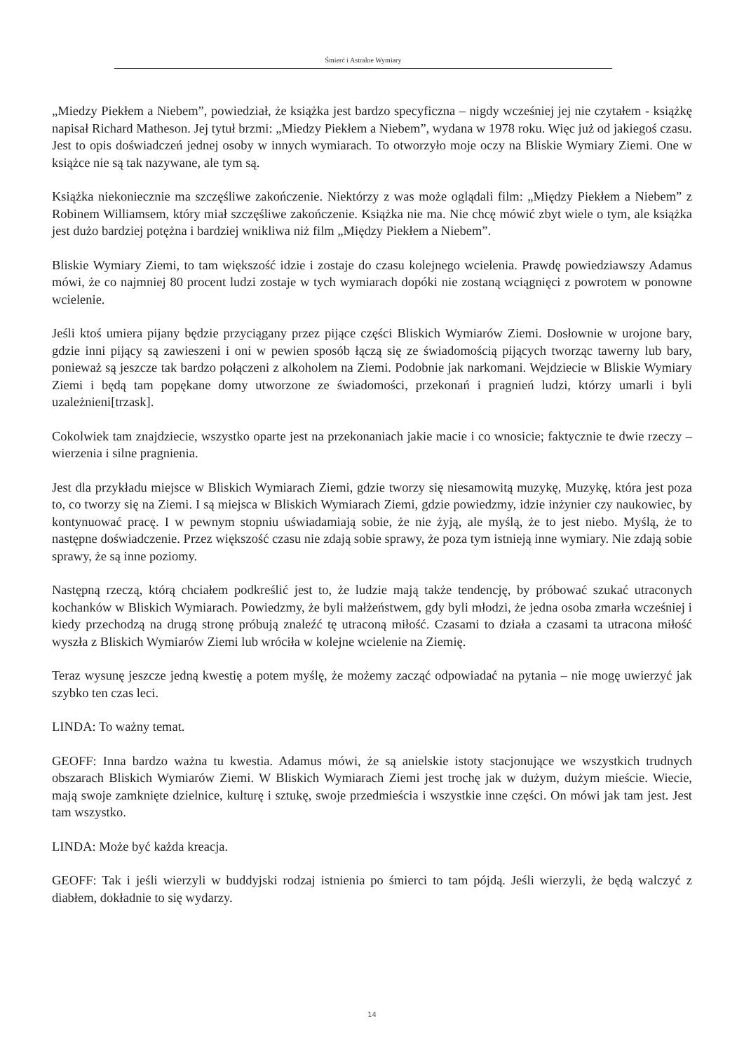Śmierć i Astralne Wymiary
„Miedzy Piekłem a Niebem”, powiedział, że książka jest bardzo specyficzna – nigdy wcześniej jej nie czytałem - książkę napisał Richard Matheson. Jej tytuł brzmi: „Miedzy Piekłem a Niebem”, wydana w 1978 roku. Więc już od jakiegoś czasu. Jest to opis doświadczeń jednej osoby w innych wymiarach. To otworzyło moje oczy na Bliskie Wymiary Ziemi. One w książce nie są tak nazywane, ale tym są.
Książka niekoniecznie ma szczęśliwe zakończenie. Niektórzy z was może oglądali film: „Między Piekłem a Niebem” z Robinem Williamsem, który miał szczęśliwe zakończenie. Książka nie ma. Nie chcę mówić zbyt wiele o tym, ale książka jest dużo bardziej potężna i bardziej wnikliwa niż film „Między Piekłem a Niebem”.
Bliskie Wymiary Ziemi, to tam większość idzie i zostaje do czasu kolejnego wcielenia. Prawdę powiedziawszy Adamus mówi, że co najmniej 80 procent ludzi zostaje w tych wymiarach dopóki nie zostaną wciągnięci z powrotem w ponowne wcielenie.
Jeśli ktoś umiera pijany będzie przyciągany przez pijące części Bliskich Wymiarów Ziemi. Dosłownie w urojone bary, gdzie inni pijący są zawieszeni i oni w pewien sposób łączą się ze świadomością pijących tworząc tawerny lub bary, ponieważ są jeszcze tak bardzo połączeni z alkoholem na Ziemi. Podobnie jak narkomani. Wejdziecie w Bliskie Wymiary Ziemi i będą tam popękane domy utworzone ze świadomości, przekonań i pragnień ludzi, którzy umarli i byli uzależnieni[trzask].
Cokolwiek tam znajdziecie, wszystko oparte jest na przekonaniach jakie macie i co wnosicie; faktycznie te dwie rzeczy – wierzenia i silne pragnienia.
Jest dla przykładu miejsce w Bliskich Wymiarach Ziemi, gdzie tworzy się niesamowitą muzykę, Muzykę, która jest poza to, co tworzy się na Ziemi. I są miejsca w Bliskich Wymiarach Ziemi, gdzie powiedzmy, idzie inżynier czy naukowiec, by kontynuować pracę. I w pewnym stopniu uświadamiają sobie, że nie żyją, ale myślą, że to jest niebo. Myślą, że to następne doświadczenie. Przez większość czasu nie zdają sobie sprawy, że poza tym istnieją inne wymiary. Nie zdają sobie sprawy, że są inne poziomy.
Następną rzeczą, którą chciałem podkreślić jest to, że ludzie mają także tendencję, by próbować szukać utraconych kochanków w Bliskich Wymiarach. Powiedzmy, że byli małżeństwem, gdy byli młodzi, że jedna osoba zmarła wcześniej i kiedy przechodzą na drugą stronę próbują znaleźć tę utraconą miłość. Czasami to działa a czasami ta utracona miłość wyszła z Bliskich Wymiarów Ziemi lub wróciła w kolejne wcielenie na Ziemię.
Teraz wysunę jeszcze jedną kwestię a potem myślę, że możemy zacząć odpowiadać na pytania – nie mogę uwierzyć jak szybko ten czas leci.
LINDA: To ważny temat.
GEOFF: Inna bardzo ważna tu kwestia. Adamus mówi, że są anielskie istoty stacjonujące we wszystkich trudnych obszarach Bliskich Wymiarów Ziemi. W Bliskich Wymiarach Ziemi jest trochę jak w dużym, dużym mieście. Wiecie, mają swoje zamknięte dzielnice, kulturę i sztukę, swoje przedmieścia i wszystkie inne części. On mówi jak tam jest. Jest tam wszystko.
LINDA: Może być każda kreacja.
GEOFF: Tak i jeśli wierzyli w buddyjski rodzaj istnienia po śmierci to tam pójdą. Jeśli wierzyli, że będą walczyć z diabłem, dokładnie to się wydarzy.
14